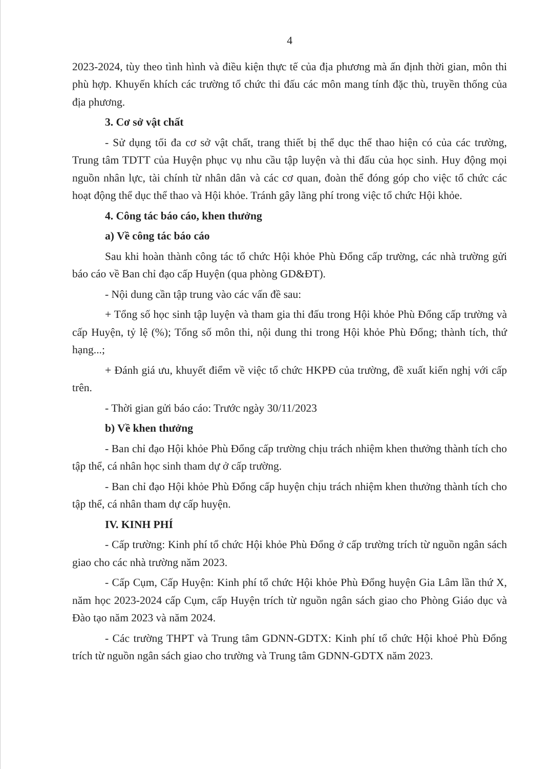4
2023-2024, tùy theo tình hình và điều kiện thực tế của địa phương mà ấn định thời gian, môn thi phù hợp. Khuyến khích các trường tổ chức thi đấu các môn mang tính đặc thù, truyền thống của địa phương.
3. Cơ sở vật chất
- Sử dụng tối đa cơ sở vật chất, trang thiết bị thể dục thể thao hiện có của các trường, Trung tâm TDTT của Huyện phục vụ nhu cầu tập luyện và thi đấu của học sinh. Huy động mọi nguồn nhân lực, tài chính từ nhân dân và các cơ quan, đoàn thể đóng góp cho việc tổ chức các hoạt động thể dục thể thao và Hội khỏe. Tránh gây lãng phí trong việc tổ chức Hội khỏe.
4. Công tác báo cáo, khen thưởng
a) Về công tác báo cáo
Sau khi hoàn thành công tác tổ chức Hội khỏe Phù Đổng cấp trường, các nhà trường gửi báo cáo về Ban chỉ đạo cấp Huyện (qua phòng GD&ĐT).
- Nội dung cần tập trung vào các vấn đề sau:
+ Tổng số học sinh tập luyện và tham gia thi đấu trong Hội khỏe Phù Đổng cấp trường và cấp Huyện, tỷ lệ (%); Tổng số môn thi, nội dung thi trong Hội khỏe Phù Đổng; thành tích, thứ hạng...;
+ Đánh giá ưu, khuyết điểm về việc tổ chức HKPĐ của trường, đề xuất kiến nghị với cấp trên.
- Thời gian gửi báo cáo: Trước ngày 30/11/2023
b) Về khen thưởng
- Ban chỉ đạo Hội khỏe Phù Đổng cấp trường chịu trách nhiệm khen thưởng thành tích cho tập thể, cá nhân học sinh tham dự ở cấp trường.
- Ban chỉ đạo Hội khỏe Phù Đổng cấp huyện chịu trách nhiệm khen thưởng thành tích cho tập thể, cá nhân tham dự cấp huyện.
IV. KINH PHÍ
- Cấp trường: Kinh phí tổ chức Hội khỏe Phù Đổng ở cấp trường trích từ nguồn ngân sách giao cho các nhà trường năm 2023.
- Cấp Cụm, Cấp Huyện: Kinh phí tổ chức Hội khỏe Phù Đổng huyện Gia Lâm lần thứ X, năm học 2023-2024 cấp Cụm, cấp Huyện trích từ nguồn ngân sách giao cho Phòng Giáo dục và Đào tạo năm 2023 và năm 2024.
- Các trường THPT và Trung tâm GDNN-GDTX: Kinh phí tổ chức Hội khoẻ Phù Đổng trích từ nguồn ngân sách giao cho trường và Trung tâm GDNN-GDTX năm 2023.